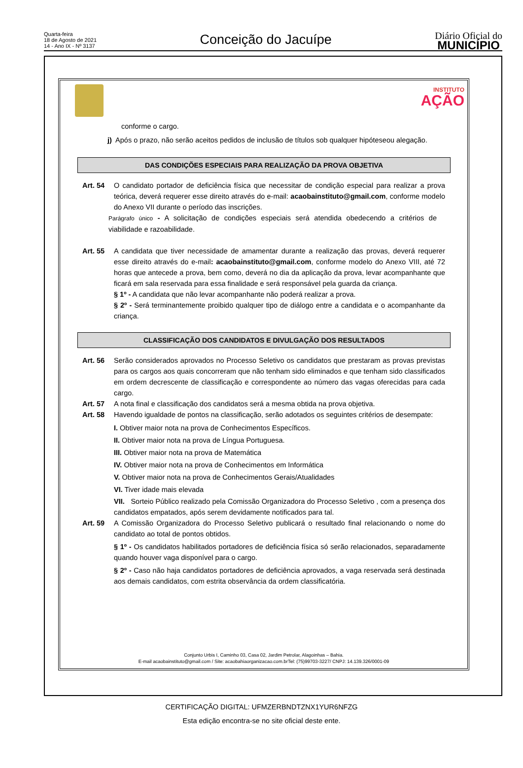Quarta-feira
18 de Agosto de 2021
14 - Ano IX - Nº 3137
Conceição do Jacuípe
Diário Oficial do
MUNICÍPIO
INSTITUTO
AÇÃO
conforme o cargo.
j) Após o prazo, não serão aceitos pedidos de inclusão de títulos sob qualquer hipóteseou alegação.
DAS CONDIÇÕES ESPECIAIS PARA REALIZAÇÃO DA PROVA OBJETIVA
Art. 54 O candidato portador de deficiência física que necessitar de condição especial para realizar a prova teórica, deverá requerer esse direito através do e-mail: acaobainstituto@gmail.com, conforme modelo do Anexo VII durante o período das inscrições.
Parágrafo único - A solicitação de condições especiais será atendida obedecendo a critérios de viabilidade e razoabilidade.
Art. 55 A candidata que tiver necessidade de amamentar durante a realização das provas, deverá requerer esse direito através do e-mail: acaobainstituto@gmail.com, conforme modelo do Anexo VIII, até 72 horas que antecede a prova, bem como, deverá no dia da aplicação da prova, levar acompanhante que ficará em sala reservada para essa finalidade e será responsável pela guarda da criança.
§ 1º - A candidata que não levar acompanhante não poderá realizar a prova.
§ 2º - Será terminantemente proibido qualquer tipo de diálogo entre a candidata e o acompanhante da criança.
CLASSIFICAÇÃO DOS CANDIDATOS E DIVULGAÇÃO DOS RESULTADOS
Art. 56 Serão considerados aprovados no Processo Seletivo os candidatos que prestaram as provas previstas para os cargos aos quais concorreram que não tenham sido eliminados e que tenham sido classificados em ordem decrescente de classificação e correspondente ao número das vagas oferecidas para cada cargo.
Art. 57 A nota final e classificação dos candidatos será a mesma obtida na prova objetiva.
Art. 58 Havendo igualdade de pontos na classificação, serão adotados os seguintes critérios de desempate:
I. Obtiver maior nota na prova de Conhecimentos Específicos.
II. Obtiver maior nota na prova de Língua Portuguesa.
III. Obtiver maior nota na prova de Matemática
IV. Obtiver maior nota na prova de Conhecimentos em Informática
V. Obtiver maior nota na prova de Conhecimentos Gerais/Atualidades
VI. Tiver idade mais elevada
VII. Sorteio Público realizado pela Comissão Organizadora do Processo Seletivo , com a presença dos candidatos empatados, após serem devidamente notificados para tal.
Art. 59 A Comissão Organizadora do Processo Seletivo publicará o resultado final relacionando o nome do candidato ao total de pontos obtidos.
§ 1º - Os candidatos habilitados portadores de deficiência física só serão relacionados, separadamente quando houver vaga disponível para o cargo.
§ 2º - Caso não haja candidatos portadores de deficiência aprovados, a vaga reservada será destinada aos demais candidatos, com estrita observância da ordem classificatória.
Conjunto Urbis I, Caminho 03, Casa 02, Jardim Petrolar, Alagoinhas – Bahia.
E-mail acaobainstituto@gmail.com / Site: acaobahiaorganizacao.com.brTel: (75)99703-3227/ CNPJ: 14.139.326/0001-09
CERTIFICAÇÃO DIGITAL: UFMZERBNDTZNX1YUR6NFZG
Esta edição encontra-se no site oficial deste ente.